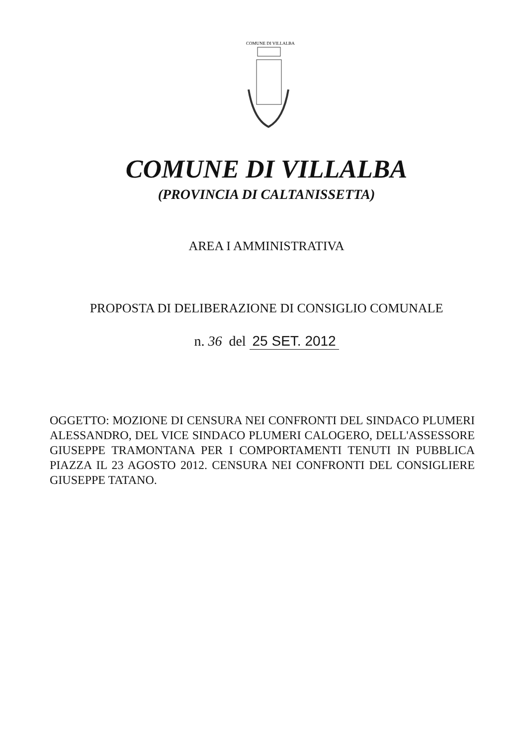COMUNE DI VILLALBA
COMUNE DI VILLALBA
(PROVINCIA DI CALTANISSETTA)
AREA I AMMINISTRATIVA
PROPOSTA DI DELIBERAZIONE DI CONSIGLIO COMUNALE
n. 36 del 25 SET. 2012
OGGETTO: MOZIONE DI CENSURA NEI CONFRONTI DEL SINDACO PLUMERI ALESSANDRO, DEL VICE SINDACO PLUMERI CALOGERO, DELL'ASSESSORE GIUSEPPE TRAMONTANA PER I COMPORTAMENTI TENUTI IN PUBBLICA PIAZZA IL 23 AGOSTO 2012. CENSURA NEI CONFRONTI DEL CONSIGLIERE GIUSEPPE TATANO.